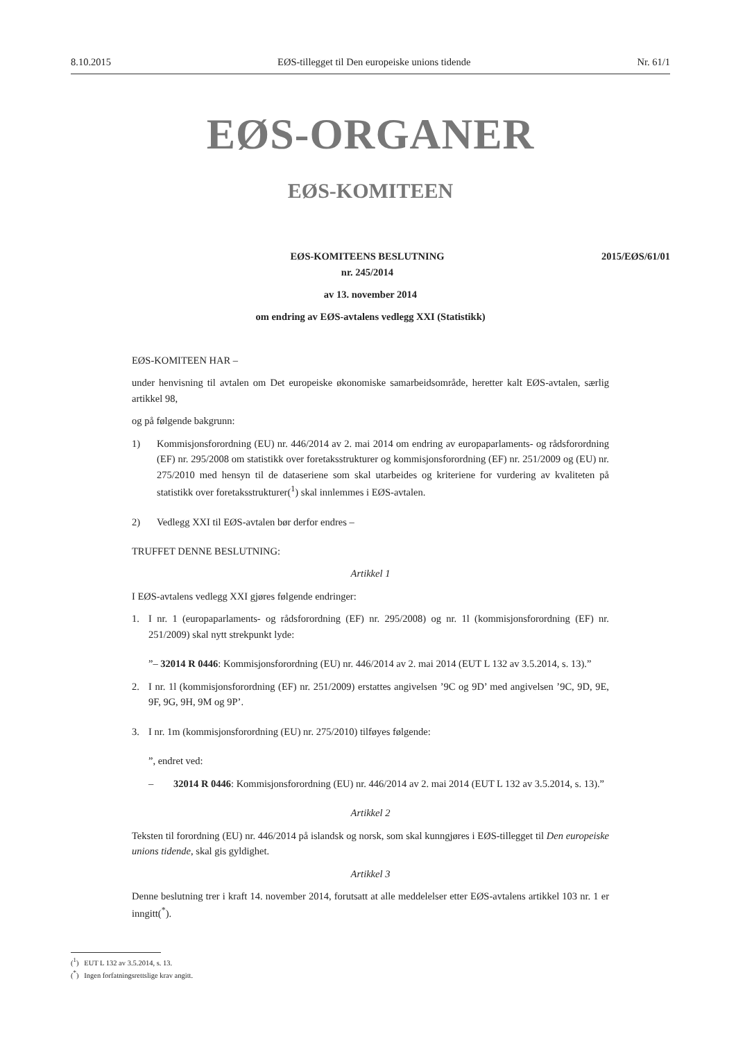8.10.2015 EØS-tillegget til Den europeiske unions tidende Nr. 61/1
EØS-ORGANER
EØS-KOMITEEN
EØS-KOMITEENS BESLUTNING
nr. 245/2014
2015/EØS/61/01
av 13. november 2014
om endring av EØS-avtalens vedlegg XXI (Statistikk)
EØS-KOMITEEN HAR –
under henvisning til avtalen om Det europeiske økonomiske samarbeidsområde, heretter kalt EØS-avtalen, særlig artikkel 98,
og på følgende bakgrunn:
1) Kommisjonsforordning (EU) nr. 446/2014 av 2. mai 2014 om endring av europaparlaments- og rådsforordning (EF) nr. 295/2008 om statistikk over foretaksstrukturer og kommisjonsforordning (EF) nr. 251/2009 og (EU) nr. 275/2010 med hensyn til de dataseriene som skal utarbeides og kriteriene for vurdering av kvaliteten på statistikk over foretaksstrukturer(<sup>1</sup>) skal innlemmes i EØS-avtalen.
2) Vedlegg XXI til EØS-avtalen bør derfor endres –
TRUFFET DENNE BESLUTNING:
Artikkel 1
I EØS-avtalens vedlegg XXI gjøres følgende endringer:
1. I nr. 1 (europaparlaments- og rådsforordning (EF) nr. 295/2008) og nr. 1l (kommisjonsforordning (EF) nr. 251/2009) skal nytt strekpunkt lyde:
”– 32014 R 0446: Kommisjonsforordning (EU) nr. 446/2014 av 2. mai 2014 (EUT L 132 av 3.5.2014, s. 13).”
2. I nr. 1l (kommisjonsforordning (EF) nr. 251/2009) erstattes angivelsen ’9C og 9D’ med angivelsen ’9C, 9D, 9E, 9F, 9G, 9H, 9M og 9P’.
3. I nr. 1m (kommisjonsforordning (EU) nr. 275/2010) tilføyes følgende:
”, endret ved:
– 32014 R 0446: Kommisjonsforordning (EU) nr. 446/2014 av 2. mai 2014 (EUT L 132 av 3.5.2014, s. 13).”
Artikkel 2
Teksten til forordning (EU) nr. 446/2014 på islandsk og norsk, som skal kunngjøres i EØS-tillegget til Den europeiske unions tidende, skal gis gyldighet.
Artikkel 3
Denne beslutning trer i kraft 14. november 2014, forutsatt at alle meddelelser etter EØS-avtalens artikkel 103 nr. 1 er inngitt(<sup>*</sup>).
(<sup>1</sup>) EUT L 132 av 3.5.2014, s. 13.
(<sup>*</sup>) Ingen forfatningsrettslige krav angitt.